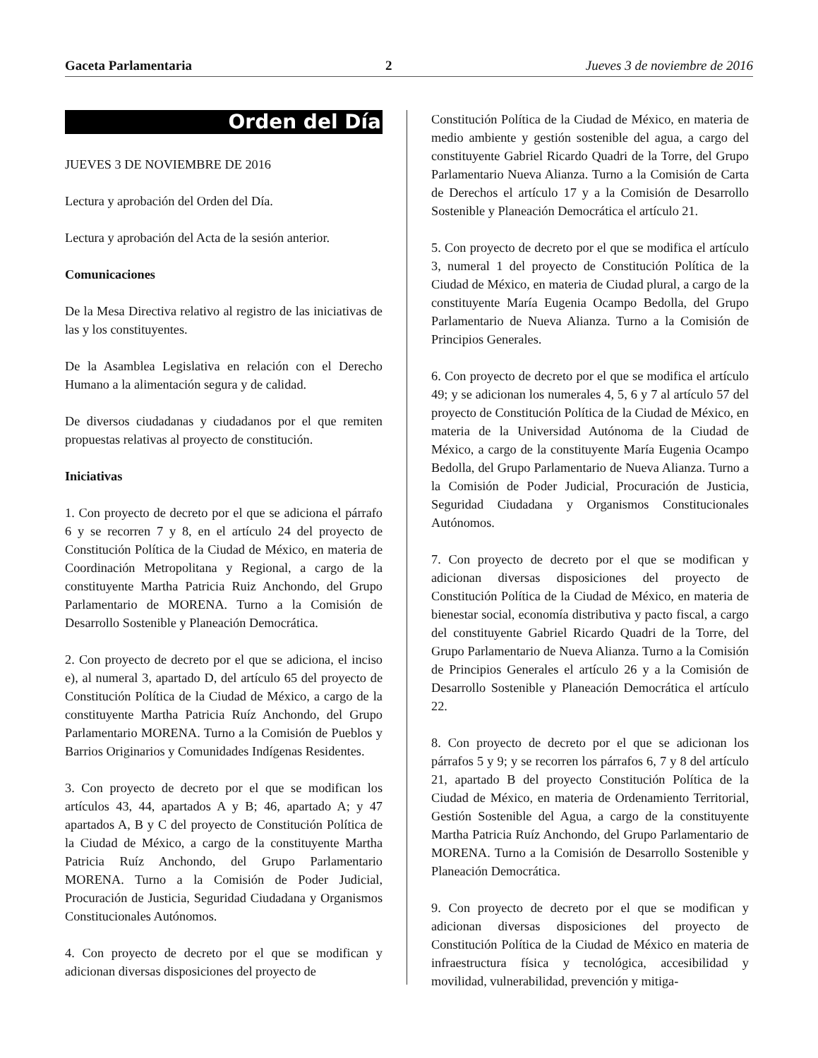Gaceta Parlamentaria 2 Jueves 3 de noviembre de 2016
Orden del Día
JUEVES 3 DE NOVIEMBRE DE 2016
Lectura y aprobación del Orden del Día.
Lectura y aprobación del Acta de la sesión anterior.
Comunicaciones
De la Mesa Directiva relativo al registro de las iniciativas de las y los constituyentes.
De la Asamblea Legislativa en relación con el Derecho Humano a la alimentación segura y de calidad.
De diversos ciudadanas y ciudadanos por el que remiten propuestas relativas al proyecto de constitución.
Iniciativas
1. Con proyecto de decreto por el que se adiciona el párrafo 6 y se recorren 7 y 8, en el artículo 24 del proyecto de Constitución Política de la Ciudad de México, en materia de Coordinación Metropolitana y Regional, a cargo de la constituyente Martha Patricia Ruiz Anchondo, del Grupo Parlamentario de MORENA. Turno a la Comisión de Desarrollo Sostenible y Planeación Democrática.
2. Con proyecto de decreto por el que se adiciona, el inciso e), al numeral 3, apartado D, del artículo 65 del proyecto de Constitución Política de la Ciudad de México, a cargo de la constituyente Martha Patricia Ruíz Anchondo, del Grupo Parlamentario MORENA. Turno a la Comisión de Pueblos y Barrios Originarios y Comunidades Indígenas Residentes.
3. Con proyecto de decreto por el que se modifican los artículos 43, 44, apartados A y B; 46, apartado A; y 47 apartados A, B y C del proyecto de Constitución Política de la Ciudad de México, a cargo de la constituyente Martha Patricia Ruíz Anchondo, del Grupo Parlamentario MORENA. Turno a la Comisión de Poder Judicial, Procuración de Justicia, Seguridad Ciudadana y Organismos Constitucionales Autónomos.
4. Con proyecto de decreto por el que se modifican y adicionan diversas disposiciones del proyecto de
Constitución Política de la Ciudad de México, en materia de medio ambiente y gestión sostenible del agua, a cargo del constituyente Gabriel Ricardo Quadri de la Torre, del Grupo Parlamentario Nueva Alianza. Turno a la Comisión de Carta de Derechos el artículo 17 y a la Comisión de Desarrollo Sostenible y Planeación Democrática el artículo 21.
5. Con proyecto de decreto por el que se modifica el artículo 3, numeral 1 del proyecto de Constitución Política de la Ciudad de México, en materia de Ciudad plural, a cargo de la constituyente María Eugenia Ocampo Bedolla, del Grupo Parlamentario de Nueva Alianza. Turno a la Comisión de Principios Generales.
6. Con proyecto de decreto por el que se modifica el artículo 49; y se adicionan los numerales 4, 5, 6 y 7 al artículo 57 del proyecto de Constitución Política de la Ciudad de México, en materia de la Universidad Autónoma de la Ciudad de México, a cargo de la constituyente María Eugenia Ocampo Bedolla, del Grupo Parlamentario de Nueva Alianza. Turno a la Comisión de Poder Judicial, Procuración de Justicia, Seguridad Ciudadana y Organismos Constitucionales Autónomos.
7. Con proyecto de decreto por el que se modifican y adicionan diversas disposiciones del proyecto de Constitución Política de la Ciudad de México, en materia de bienestar social, economía distributiva y pacto fiscal, a cargo del constituyente Gabriel Ricardo Quadri de la Torre, del Grupo Parlamentario de Nueva Alianza. Turno a la Comisión de Principios Generales el artículo 26 y a la Comisión de Desarrollo Sostenible y Planeación Democrática el artículo 22.
8. Con proyecto de decreto por el que se adicionan los párrafos 5 y 9; y se recorren los párrafos 6, 7 y 8 del artículo 21, apartado B del proyecto Constitución Política de la Ciudad de México, en materia de Ordenamiento Territorial, Gestión Sostenible del Agua, a cargo de la constituyente Martha Patricia Ruíz Anchondo, del Grupo Parlamentario de MORENA. Turno a la Comisión de Desarrollo Sostenible y Planeación Democrática.
9. Con proyecto de decreto por el que se modifican y adicionan diversas disposiciones del proyecto de Constitución Política de la Ciudad de México en materia de infraestructura física y tecnológica, accesibilidad y movilidad, vulnerabilidad, prevención y mitiga-